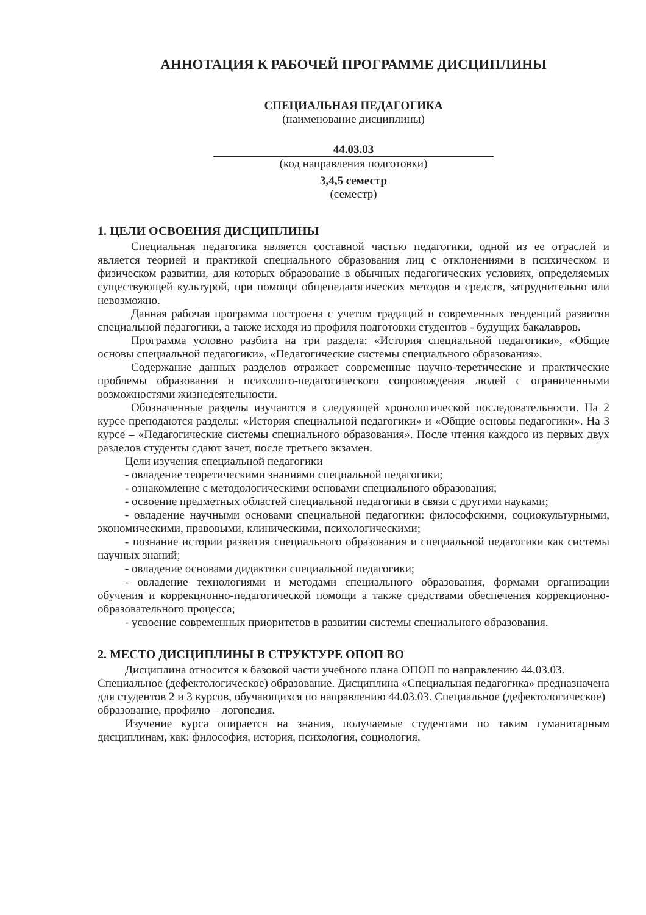АННОТАЦИЯ К РАБОЧЕЙ ПРОГРАММЕ ДИСЦИПЛИНЫ
СПЕЦИАЛЬНАЯ ПЕДАГОГИКА
(наименование дисциплины)
44.03.03
(код направления подготовки)
3,4,5 семестр
(семестр)
1. ЦЕЛИ ОСВОЕНИЯ ДИСЦИПЛИНЫ
Специальная педагогика является составной частью педагогики, одной из ее отраслей и является теорией и практикой специального образования лиц с отклонениями в психическом и физическом развитии, для которых образование в обычных педагогических условиях, определяемых существующей культурой, при помощи общепедагогических методов и средств, затруднительно или невозможно.
Данная рабочая программа построена с учетом традиций и современных тенденций развития специальной педагогики, а также исходя из профиля подготовки студентов - будущих бакалавров.
Программа условно разбита на три раздела: «История специальной педагогики», «Общие основы специальной педагогики», «Педагогические системы специального образования».
Содержание данных разделов отражает современные научно-теретические и практические проблемы образования и психолого-педагогического сопровождения людей с ограниченными возможностями жизнедеятельности.
Обозначенные разделы изучаются в следующей хронологической последовательности. На 2 курсе преподаются разделы: «История специальной педагогики» и «Общие основы педагогики». На 3 курсе – «Педагогические системы специального образования». После чтения каждого из первых двух разделов студенты сдают зачет, после третьего экзамен.
Цели изучения специальной педагогики
- овладение теоретическими знаниями специальной педагогики;
- ознакомление с методологическими основами специального образования;
- освоение предметных областей специальной педагогики в связи с другими науками;
- овладение научными основами специальной педагогики: философскими, социокультурными, экономическими, правовыми, клиническими, психологическими;
- познание истории развития специального образования и специальной педагогики как системы научных знаний;
- овладение основами дидактики специальной педагогики;
- овладение технологиями и методами специального образования, формами организации обучения и коррекционно-педагогической помощи а также средствами обеспечения коррекционно-образовательного процесса;
- усвоение современных приоритетов в развитии системы специального образования.
2. МЕСТО ДИСЦИПЛИНЫ В СТРУКТУРЕ ОПОП ВО
Дисциплина относится к базовой части учебного плана ОПОП по направлению 44.03.03. Специальное (дефектологическое) образование. Дисциплина «Специальная педагогика» предназначена для студентов 2 и 3 курсов, обучающихся по направлению 44.03.03. Специальное (дефектологическое) образование, профилю – логопедия.
Изучение курса опирается на знания, получаемые студентами по таким гуманитарным дисциплинам, как: философия, история, психология, социология,